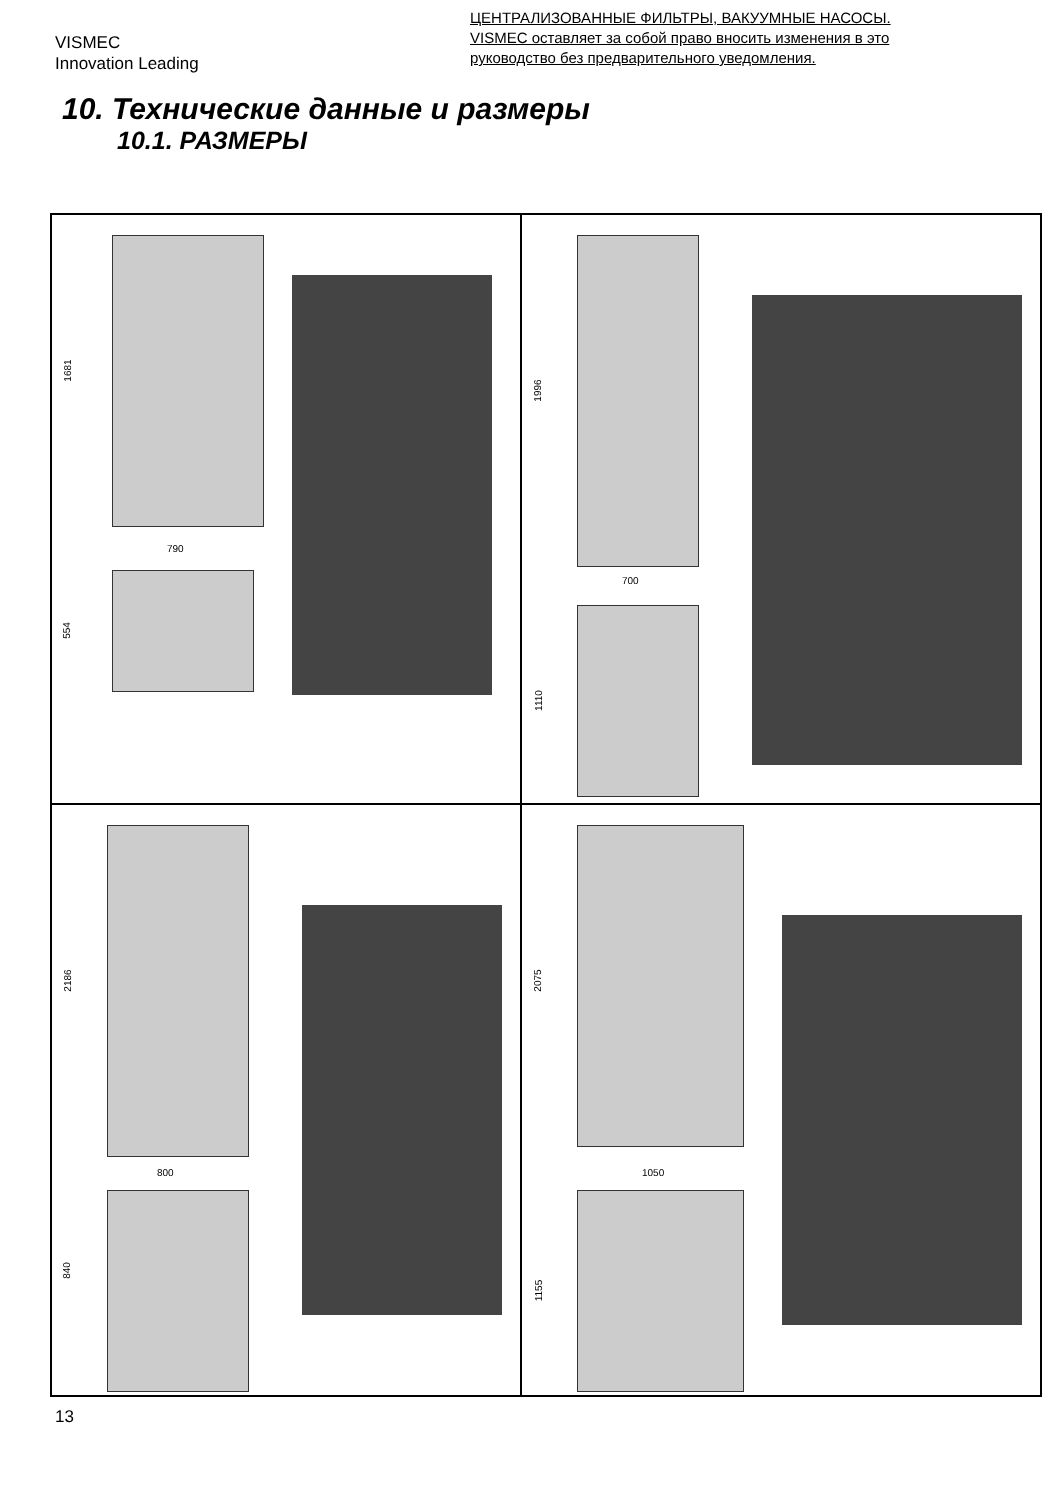VISMEC
Innovation Leading
ЦЕНТРАЛИЗОВАННЫЕ ФИЛЬТРЫ, ВАКУУМНЫЕ НАСОСЫ.
VISMEC оставляет за собой право вносить изменения в это
руководство без предварительного уведомления.
10. Технические данные и размеры
10.1. РАЗМЕРЫ
1681
790
554
1996
700
1110
2186
800
840
2075
1050
1155
13